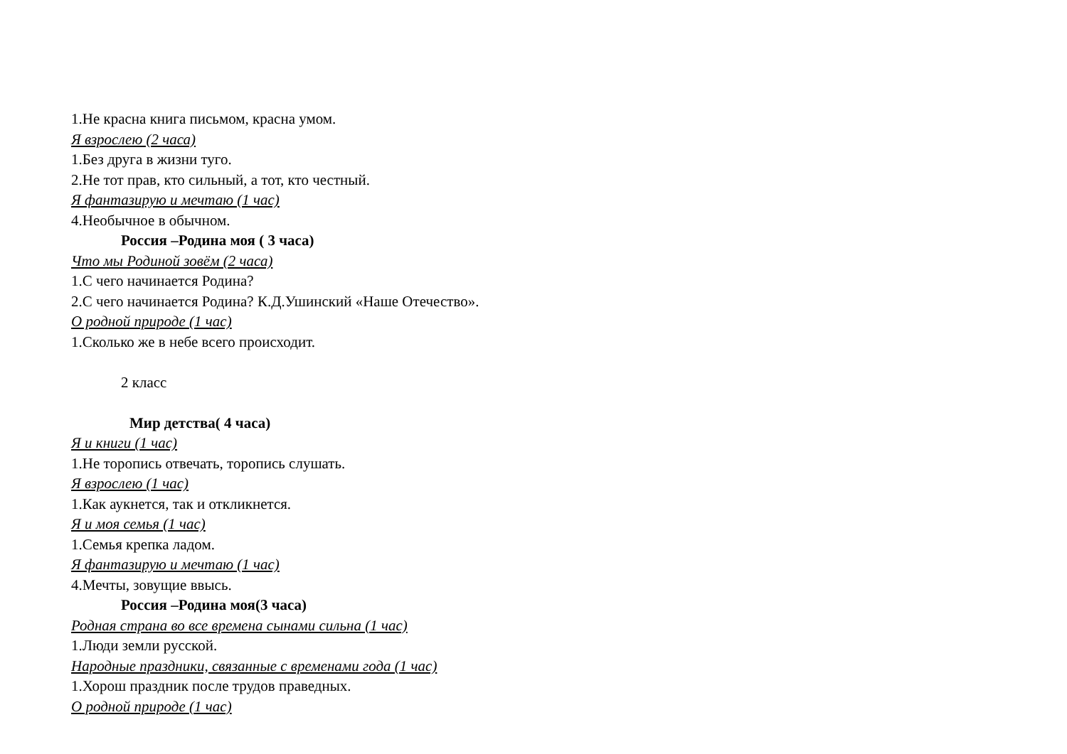1.Не красна книга письмом, красна умом.
Я взрослею (2 часа)
1.Без друга в жизни туго.
2.Не тот прав, кто сильный, а тот, кто честный.
Я фантазирую и мечтаю (1 час)
4.Необычное в обычном.
Россия –Родина моя ( 3 часа)
Что мы Родиной зовём (2 часа)
1.С чего начинается Родина?
2.С чего начинается Родина? К.Д.Ушинский «Наше Отечество».
О родной природе (1 час)
1.Сколько же в небе всего происходит.
2 класс
Мир детства( 4 часа)
Я и книги (1 час)
1.Не торопись отвечать, торопись слушать.
Я взрослею (1 час)
1.Как аукнется, так и откликнется.
Я и моя семья (1 час)
1.Семья крепка ладом.
Я фантазирую и мечтаю (1 час)
4.Мечты, зовущие ввысь.
Россия –Родина моя(3 часа)
Родная страна во все времена сынами сильна (1 час)
1.Люди земли русской.
Народные праздники, связанные с временами года (1 час)
1.Хорош праздник после трудов праведных.
О родной природе (1 час)